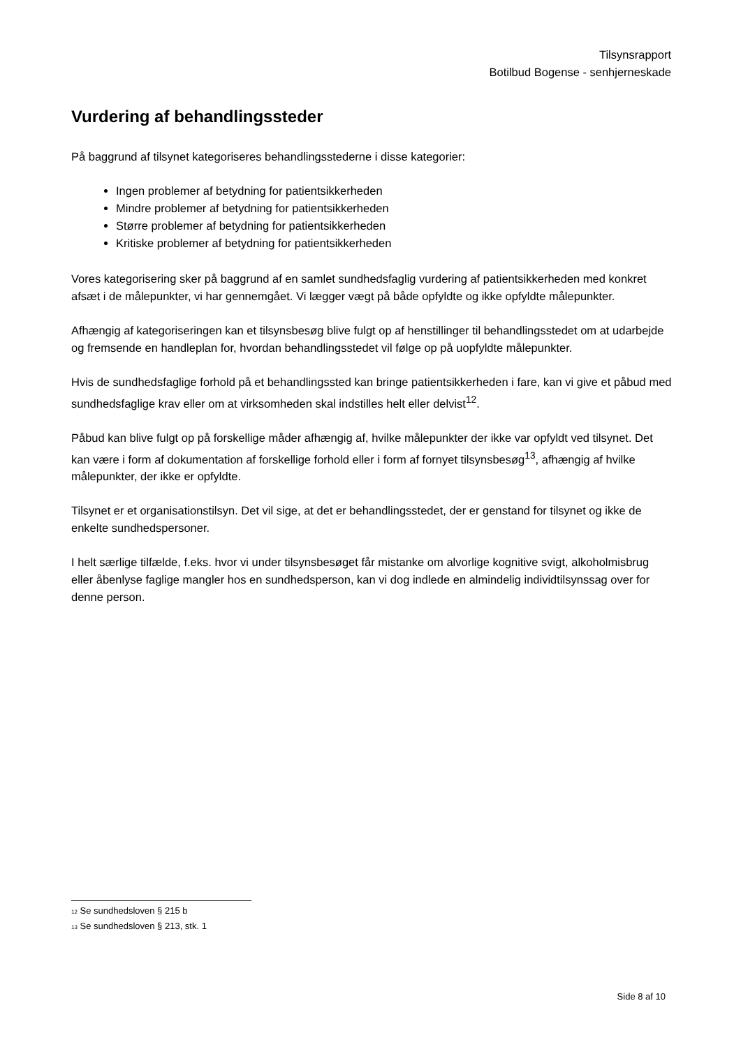Tilsynsrapport
Botilbud Bogense - senhjerneskade
Vurdering af behandlingssteder
På baggrund af tilsynet kategoriseres behandlingsstederne i disse kategorier:
Ingen problemer af betydning for patientsikkerheden
Mindre problemer af betydning for patientsikkerheden
Større problemer af betydning for patientsikkerheden
Kritiske problemer af betydning for patientsikkerheden
Vores kategorisering sker på baggrund af en samlet sundhedsfaglig vurdering af patientsikkerheden med konkret afsæt i de målepunkter, vi har gennemgået. Vi lægger vægt på både opfyldte og ikke opfyldte målepunkter.
Afhængig af kategoriseringen kan et tilsynsbesøg blive fulgt op af henstillinger til behandlingsstedet om at udarbejde og fremsende en handleplan for, hvordan behandlingsstedet vil følge op på uopfyldte målepunkter.
Hvis de sundhedsfaglige forhold på et behandlingssted kan bringe patientsikkerheden i fare, kan vi give et påbud med sundhedsfaglige krav eller om at virksomheden skal indstilles helt eller delvist<sup>12</sup>.
Påbud kan blive fulgt op på forskellige måder afhængig af, hvilke målepunkter der ikke var opfyldt ved tilsynet. Det kan være i form af dokumentation af forskellige forhold eller i form af fornyet tilsynsbesøg<sup>13</sup>, afhængig af hvilke målepunkter, der ikke er opfyldte.
Tilsynet er et organisationstilsyn. Det vil sige, at det er behandlingsstedet, der er genstand for tilsynet og ikke de enkelte sundhedspersoner.
I helt særlige tilfælde, f.eks. hvor vi under tilsynsbesøget får mistanke om alvorlige kognitive svigt, alkoholmisbrug eller åbenlyse faglige mangler hos en sundhedsperson, kan vi dog indlede en almindelig individtilsynssag over for denne person.
<sub>12</sub> Se sundhedsloven § 215 b
<sub>13</sub> Se sundhedsloven § 213, stk. 1
Side 8 af 10